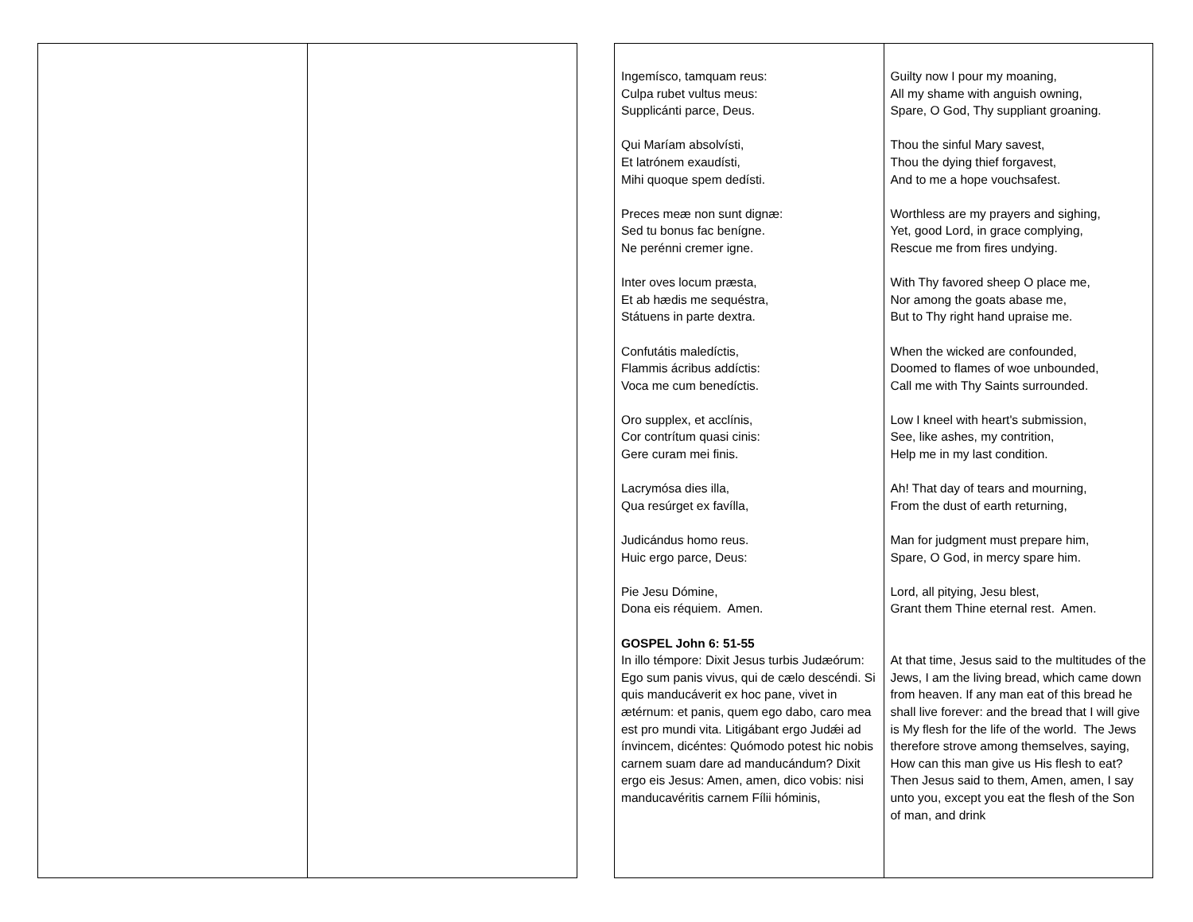| Ingemísco, tamquam reus: Culpa rubet vultus meus: Supplicánti parce, Deus. Qui Maríam absolvísti, Et latrónem exaudísti, Mihi quoque spem dedísti. Preces meæ non sunt dignæ: Sed tu bonus fac benígne. Ne perénni cremer igne. Inter oves locum præsta, Et ab hædis me sequéstra, Státuens in parte dextra. Confutátis maledíctis, Flammis ácribus addíctis: Voca me cum benedíctis. Oro supplex, et acclínis, Cor contrítum quasi cinis: Gere curam mei finis. Lacrymósa dies illa, Qua resúrget ex favílla, Judicándus homo reus. Huic ergo parce, Deus: Pie Jesu Dómine, Dona eis réquiem. Amen. GOSPEL John 6: 51-55 In illo témpore: Dixit Jesus turbis Judæórum: Ego sum panis vivus, qui de cælo descéndi. Si quis manducáverit ex hoc pane, vivet in ætérnum: et panis, quem ego dabo, caro mea est pro mundi vita. Litigábant ergo Judǽi ad ínvincem, dicéntes: Quómodo potest hic nobis carnem suam dare ad manducándum? Dixit ergo eis Jesus: Amen, amen, dico vobis: nisi manducavéritis carnem Fílii hóminis, | Guilty now I pour my moaning, All my shame with anguish owning, Spare, O God, Thy suppliant groaning. Thou the sinful Mary savest, Thou the dying thief forgavest, And to me a hope vouchsafest. Worthless are my prayers and sighing, Yet, good Lord, in grace complying, Rescue me from fires undying. With Thy favored sheep O place me, Nor among the goats abase me, But to Thy right hand upraise me. When the wicked are confounded, Doomed to flames of woe unbounded, Call me with Thy Saints surrounded. Low I kneel with heart's submission, See, like ashes, my contrition, Help me in my last condition. Ah! That day of tears and mourning, From the dust of earth returning, Man for judgment must prepare him, Spare, O God, in mercy spare him. Lord, all pitying, Jesu blest, Grant them Thine eternal rest. Amen. At that time, Jesus said to the multitudes of the Jews, I am the living bread, which came down from heaven. If any man eat of this bread he shall live forever: and the bread that I will give is My flesh for the life of the world. The Jews therefore strove among themselves, saying, How can this man give us His flesh to eat? Then Jesus said to them, Amen, amen, I say unto you, except you eat the flesh of the Son of man, and drink |